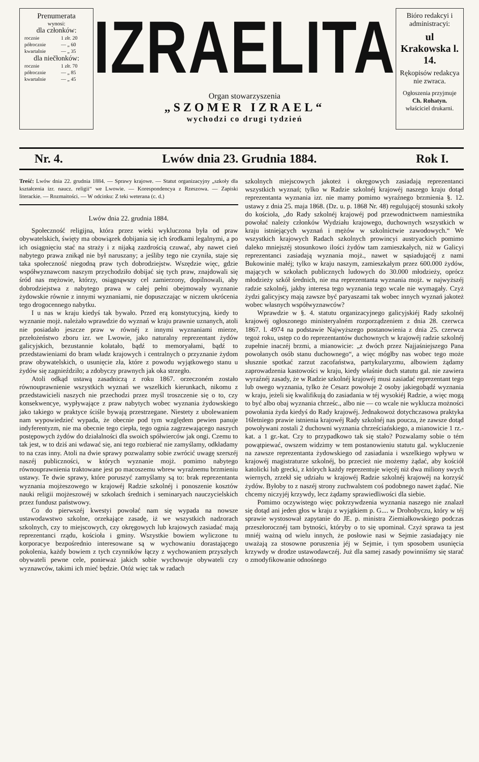Prenumerata
wynosi:
dla członków:
| rocznie | 1 złr. 20 |
| półrocznie | — „ 60 |
| kwartalnie | — „ 35 |
dla niečłonków:
| rocznie | 1 złr. 70 |
| półrocznie | — „ 85 |
| kwartalnie | — „ 45 |
IZRAELITA
Organ stowarzyszenia
„SZOMER IZRAEL“
wychodzi co drugi tydzień
Bióro redakcyi i administracyi:
ul Krakowska l. 14.
Rękopisów redakcya nie zwraca.
Ogłoszenia przyjmuje
Ch. Rohatyn.
właściciel drukarni.
Nr. 4. Lwów dnia 23. Grudnia 1884. Rok I.
Treść: Lwów dnia 22. grudnia 1884. — Sprawy krajowe. — Statut organizacyjny „szkoły dla kształcenia izr. naucz. religii“ we Lwowie. — Korespondencya z Rzeszowa. — Zapiski literackie. — Rozmaitości. — W odcinku: Z teki weterana (c. d.)
Lwów dnia 22. grudnia 1884.
Społeczność religijna, która przez wieki wykluczona była od praw obywatelskich, święty ma obowiązek dobijania się ich środkami legalnymi, a po ich osiągnięciu stać na straży i z nijaką zazdrością czuwać, aby nawet cień nabytego prawa znikąd nie był naruszany; a jeśliby tego nie czyniła, staje się taka społeczność niegodną praw tych dobrodziejstw. Wszędzie więc, gdzie współwyznawcom naszym przychodziło dobijać się tych praw, znajdowali się śród nas mężowie, którzy, osiągnąwszy cel zamierzony, dopilnowali, aby dobrodziejstwa z nabytego prawa w całej pełni obejmowały wyznanie żydowskie równie z innymi wyznaniami, nie dopuszczając w niczem ukrócenia tego drogocennego nabytku.
I u nas w kraju kiedyś tak bywało. Przed erą konstytucyjną, kiedy to wyznanie mojż. należało wprawdzie do wyznań w kraju prawnie uznanych, atoli nie posiadało jeszcze praw w równéj z innymi wyznaniami mierze, przełożeństwo zboru izr. we Lwowie, jako naturalny reprezentant żydów galicyjskich, bezustannie kołatało, bądź to memoryałami, bądź to przedstawieniami do bram władz krajowych i centralnych o przyznanie żydom praw obywatelskich, o usunięcie zła, które z powodu wyjątkowego stanu u żydów się zagnieździło; a zdobyczy prawnych jak oka strzegło.
Atoli odkąd ustawą zasadniczą z roku 1867. orzeczoném zostało równouprawnienie wszystkich wyznań we wszelkich kierunkach, nikomu z przedstawicieli naszych nie przechodzi przez myśl troszczenie się o to, czy konsekwencye, wypływające z praw nabytych wobec wyznania żydowskiego jako takiego w praktyce ściśle bywają przestrzegane. Niestety z ubolewaniem nam wypowiedzieć wypada, że obecnie pod tym względem pewien panuje indyferentyzm, nie ma obecnie tego ciepła, tego ognia zagrzewającego naszych postępowych żydów do działalności dla swoich spółwierców jak ongi. Czemu to tak jest, w to dziś ani wdawać się, ani tego rozbierać nie zamyślamy, odkładamy to na czas inny. Atoli na dwie sprawy pozwalamy sobie zwrócić uwagę szerszéj naszéj publiczności, w których wyznanie mojż. pomimo nabytego równouprawnienia traktowane jest po macoszemu wbrew wyraźnemu brzmieniu ustawy. Te dwie sprawy, które poruszyć zamyślamy są to: brak reprezentanta wyznania mojżeszowego w krajowéj Radzie szkolnéj i ponoszenie kosztów nauki religii mojżeszowéj w szkołach średnich i seminaryach nauczycielskich przez fundusz państwowy.
Co do pierwszéj kwestyi powołać nam się wypada na nowsze ustawodawstwo szkolne, orzekające zasadę, iż we wszystkich nadzorach szkolnych, czy to miejscowych, czy okręgowych lub krajowych zasiadać mają reprezentanci rządu, kościoła i gminy. Wszystkie bowiem wyliczone tu korporacye bezpośrednio interesowane są w wychowaniu dorastającego pokolenia, każdy bowiem z tych czynników łączy z wychowaniem przyszłych obywateli pewne cele, ponieważ jakich sobie wychowuje obywateli czy wyznawców, takimi ich mieć będzie. Otóż więc tak w radach
szkolnych miejscowych jakoteż i okręgowych zasiadają reprezentanci wszystkich wyznań; tylko w Radzie szkolnéj krajowéj naszego kraju dotąd reprezentanta wyznania izr. nie mamy pomimo wyraźnego brzmienia §. 12. ustawy z dnia 25. maja 1868. (Dz. u. p. 1868 Nr. 48) regulującéj stosunki szkoły do kościoła, „do Rady szkolnéj krajowéj pod przewodnictwem namiestnika powołać należy członków Wydziału krajowego, duchownych wszystkich w kraju istniejących wyznań i mężów w szkolnictwie zawodowych.“ We wszystkich krajowych Radach szkolnych prowincyi austryackich pomimo daleko mniejszéj stosunkowo ilości żydów tam zamieszkałych, niż w Galicyi reprezentanci zasiadają wyznania mojż., nawet w sąsiadującéj z nami Bukowinie małéj; tylko w kraju naszym, zamieszkałym przez 600.000 żydów, mających w szkołach publicznych ludowych do 30.000 młodzieży, oprócz młodzieży szkół średnich, nie ma reprezentanta wyznania mojż. w najwyższéj radzie szkolnéj, jakby interesa tego wyznania tego wcale nie wymagały. Czyż żydzi galicyjscy mają zawsze być paryaszami tak wobec innych wyznań jakoteż wobec własnych współwyznawców?
Wprawdzie w §. 4. statutu organizacyjnego galicyjskiéj Rady szkolnéj krajowéj ogłoszonego ministeryalném rozporządzeniem z dnia 28. czerwca 1867. l. 4974 na podstawie Najwyższego postanowienia z dnia 25. czerwca tegoż roku, ustęp co do reprezentantów duchownych w krajowéj radzie szkolnéj zupełnie inaczéj brzmi, a mianowicie: „z dwóch przez Najjaśniejszego Pana powołanych osób stanu duchownego“, a więc mógłby nas wobec tego może słusznie spotkać zarzut zacofaństwa, partykularyzmu, albowiem żądamy zaprowadzenia kastowości w kraju, kiedy właśnie duch statutu gal. nie zawiera wyraźnéj zasady, że w Radzie szkolnéj krajowéj musi zasiadać reprezentant tego lub owego wyznania, tylko że Cesarz powołuje 2 osoby jakiegobądź wyznania w kraju, jeżeli się kwalifikują do zasiadania w téj wysokiéj Radzie, a więc mogą to być albo obaj wyznania chrześc., albo nie — co wcale nie wyklucza możności powołania żyda kiedyś do Rady krajowéj. Jednakowoż dotychczasowa praktyka 16letniego prawie istnienia krajowéj Rady szkolnéj nas poucza, że zawsze dotąd powoływani zostali 2 duchowni wyznania chrześciańskiego, a mianowicie 1 rz.-kat. a 1 gr.-kat. Czy to przypadkowo tak się stało? Pozwalamy sobie o tém powątpiewać, owszem widzimy w tem postanowieniu statutu gal. wykluczenie na zawsze reprezentanta żydowskiego od zasiadania i wszelkiego wpływu w krajowéj magistraturze szkolnéj, bo przecież nie możemy żądać, aby kościół katolicki lub grecki, z których każdy reprezentuje więcéj niż dwa miliony swych wiernych, zrzekł się udziału w krajowéj Radzie szkolnéj krajowéj na korzyść żydów. Byłoby to z naszéj strony zuchwalstem coś podobnego nawet żądać. Nie chcemy niczyjéj krzywdy, lecz żądamy sprawiedliwości dla siebie.
Pomimo oczywistego więc pokrzywdzenia wyznania naszego nie znalazł się dotąd ani jeden głos w kraju z wyjątkiem p. G.... w Drohobyczu, który w téj sprawie wystosował zapytanie do JE. p. ministra Ziemiałkowskiego podczas przeszłorocznéj tam bytności, któryby o to się upominał. Czyż sprawa ta jest mniéj ważną od wielu innych, że posłowie nasi w Sejmie zasiadający nie uważają za stosowne poruszenia jéj w Sejmie, i tym sposobem usunięcia krzywdy w drodze ustawodawczéj. Już dla samej zasady powinniśmy się starać o zmodyfikowanie odnośnego